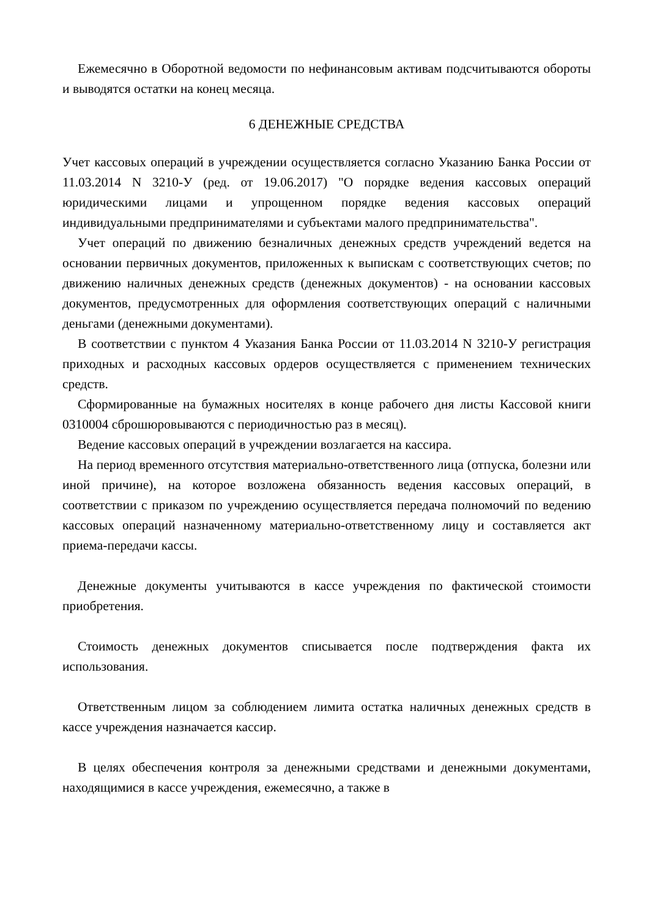Ежемесячно в Оборотной ведомости по нефинансовым активам подсчитываются обороты и выводятся остатки на конец месяца.
6 ДЕНЕЖНЫЕ СРЕДСТВА
Учет кассовых операций в учреждении осуществляется согласно Указанию Банка России от 11.03.2014 N 3210-У (ред. от 19.06.2017) "О порядке ведения кассовых операций юридическими лицами и упрощенном порядке ведения кассовых операций индивидуальными предпринимателями и субъектами малого предпринимательства".
Учет операций по движению безналичных денежных средств учреждений ведется на основании первичных документов, приложенных к выпискам с соответствующих счетов; по движению наличных денежных средств (денежных документов) - на основании кассовых документов, предусмотренных для оформления соответствующих операций с наличными деньгами (денежными документами).
В соответствии с пунктом 4 Указания Банка России от 11.03.2014 N 3210-У регистрация приходных и расходных кассовых ордеров осуществляется с применением технических средств.
Сформированные на бумажных носителях в конце рабочего дня листы Кассовой книги 0310004 сброшюровываются с периодичностью раз в месяц).
Ведение кассовых операций в учреждении возлагается на кассира.
На период временного отсутствия материально-ответственного лица (отпуска, болезни или иной причине), на которое возложена обязанность ведения кассовых операций, в соответствии с приказом по учреждению осуществляется передача полномочий по ведению кассовых операций назначенному материально-ответственному лицу и составляется акт приема-передачи кассы.
Денежные документы учитываются в кассе учреждения по фактической стоимости приобретения.
Стоимость денежных документов списывается после подтверждения факта их использования.
Ответственным лицом за соблюдением лимита остатка наличных денежных средств в кассе учреждения назначается кассир.
В целях обеспечения контроля за денежными средствами и денежными документами, находящимися в кассе учреждения, ежемесячно, а также в